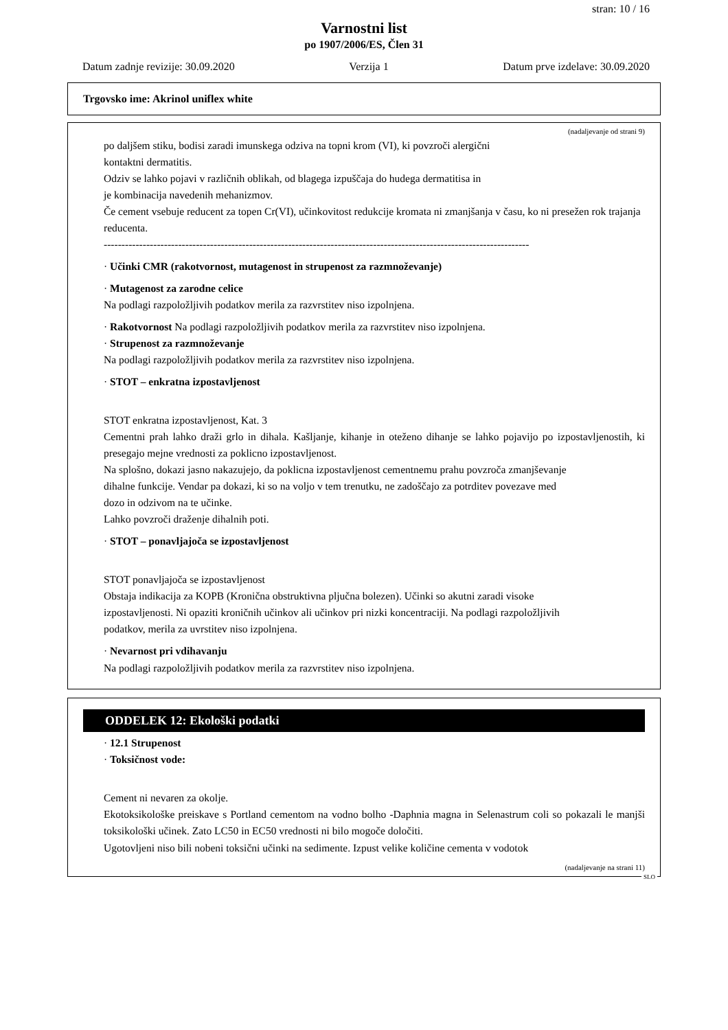stran: 10 / 16
Varnostni list
po 1907/2006/ES, Člen 31
Datum zadnje revizije: 30.09.2020 Verzija 1 Datum prve izdelave: 30.09.2020
Trgovsko ime: Akrinol uniflex white
(nadaljevanje od strani 9)
po daljšem stiku, bodisi zaradi imunskega odziva na topni krom (VI), ki povzroči alergični
kontaktni dermatitis.
Odziv se lahko pojavi v različnih oblikah, od blagega izpuščaja do hudega dermatitisa in
je kombinacija navedenih mehanizmov.
Če cement vsebuje reducent za topen Cr(VI), učinkovitost redukcije kromata ni zmanjšanja v času, ko ni presežen rok trajanja reducenta.
------------------------------------------------------------------------------------------------------------------------
· Učinki CMR (rakotvornost, mutagenost in strupenost za razmnoževanje)
· Mutagenost za zarodne celice
Na podlagi razpoložljivih podatkov merila za razvrstitev niso izpolnjena.
· Rakotvornost Na podlagi razpoložljivih podatkov merila za razvrstitev niso izpolnjena.
· Strupenost za razmnoževanje
Na podlagi razpoložljivih podatkov merila za razvrstitev niso izpolnjena.
· STOT – enkratna izpostavljenost
STOT enkratna izpostavljenost, Kat. 3
Cementni prah lahko draži grlo in dihala. Kašljanje, kihanje in oteženo dihanje se lahko pojavijo po izpostavljenostih, ki presegajo mejne vrednosti za poklicno izpostavljenost.
Na splošno, dokazi jasno nakazujejo, da poklicna izpostavljenost cementnemu prahu povzroča zmanjševanje
dihalne funkcije. Vendar pa dokazi, ki so na voljo v tem trenutku, ne zadoščajo za potrditev povezave med
dozo in odzivom na te učinke.
Lahko povzroči draženje dihalnih poti.
· STOT – ponavljajoča se izpostavljenost
STOT ponavljajoča se izpostavljenost
Obstaja indikacija za KOPB (Kronična obstruktivna pljučna bolezen). Učinki so akutni zaradi visoke
izpostavljenosti. Ni opaziti kroničnih učinkov ali učinkov pri nizki koncentraciji. Na podlagi razpoložljivih
podatkov, merila za uvrstitev niso izpolnjena.
· Nevarnost pri vdihavanju
Na podlagi razpoložljivih podatkov merila za razvrstitev niso izpolnjena.
ODDELEK 12: Ekološki podatki
· 12.1 Strupenost
· Toksičnost vode:
Cement ni nevaren za okolje.
Ekotoksikološke preiskave s Portland cementom na vodno bolho -Daphnia magna in Selenastrum coli so pokazali le manjši toksikološki učinek. Zato LC50 in EC50 vrednosti ni bilo mogoče določiti.
Ugotovljeni niso bili nobeni toksični učinki na sedimente. Izpust velike količine cementa v vodotok
(nadaljevanje na strani 11)
SLO